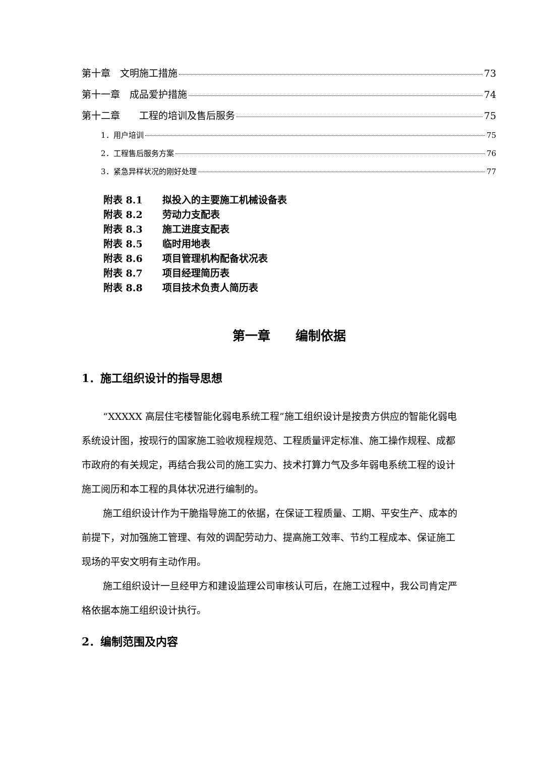第十章　文明施工措施 73
第十一章　成品爱护措施 74
第十二章　　工程的培训及售后服务 75
1．用户培训 75
2．工程售后服务方案 76
3．紧急异样状况的刚好处理 77
附表 8.1 拟投入的主要施工机械设备表
附表 8.2 劳动力支配表
附表 8.3 施工进度支配表
附表 8.5 临时用地表
附表 8.6 项目管理机构配备状况表
附表 8.7 项目经理简历表
附表 8.8 项目技术负责人简历表
第一章　　编制依据
1．施工组织设计的指导思想
“XXXXX 高层住宅楼智能化弱电系统工程”施工组织设计是按贵方供应的智能化弱电系统设计图，按现行的国家施工验收规程规范、工程质量评定标准、施工操作规程、成都市政府的有关规定，再结合我公司的施工实力、技术打算力气及多年弱电系统工程的设计施工阅历和本工程的具体状况进行编制的。
施工组织设计作为干脆指导施工的依据，在保证工程质量、工期、平安生产、成本的前提下，对加强施工管理、有效的调配劳动力、提高施工效率、节约工程成本、保证施工现场的平安文明有主动作用。
施工组织设计一旦经甲方和建设监理公司审核认可后，在施工过程中，我公司肯定严格依据本施工组织设计执行。
2．编制范围及内容